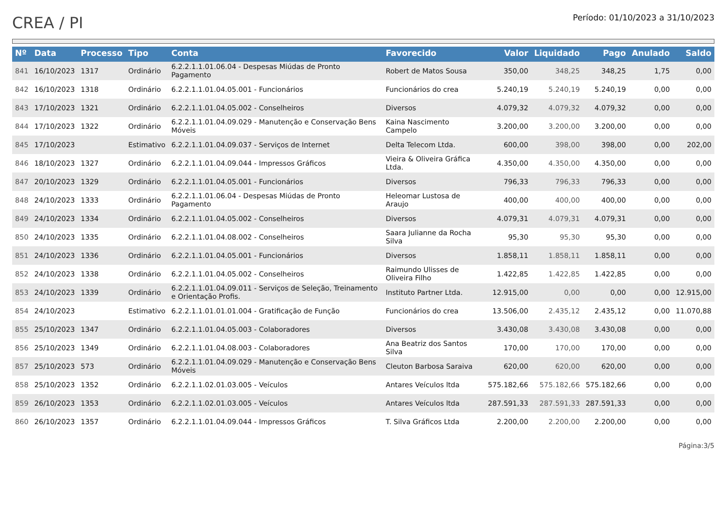CREA / PI
Período: 01/10/2023 a 31/10/2023
| Nº | Data | Processo | Tipo | Conta | Favorecido | Valor | Liquidado | Pago | Anulado | Saldo |
| --- | --- | --- | --- | --- | --- | --- | --- | --- | --- | --- |
| 841 | 16/10/2023 | 1317 | Ordinário | 6.2.2.1.1.01.06.04 - Despesas Miúdas de Pronto Pagamento | Robert de Matos Sousa | 350,00 | 348,25 | 348,25 | 1,75 | 0,00 |
| 842 | 16/10/2023 | 1318 | Ordinário | 6.2.2.1.1.01.04.05.001 - Funcionários | Funcionários do crea | 5.240,19 | 5.240,19 | 5.240,19 | 0,00 | 0,00 |
| 843 | 17/10/2023 | 1321 | Ordinário | 6.2.2.1.1.01.04.05.002 - Conselheiros | Diversos | 4.079,32 | 4.079,32 | 4.079,32 | 0,00 | 0,00 |
| 844 | 17/10/2023 | 1322 | Ordinário | 6.2.2.1.1.01.04.09.029 - Manutenção e Conservação Bens Móveis | Kaina Nascimento Campelo | 3.200,00 | 3.200,00 | 3.200,00 | 0,00 | 0,00 |
| 845 | 17/10/2023 | | Estimativo | 6.2.2.1.1.01.04.09.037 - Serviços de Internet | Delta Telecom Ltda. | 600,00 | 398,00 | 398,00 | 0,00 | 202,00 |
| 846 | 18/10/2023 | 1327 | Ordinário | 6.2.2.1.1.01.04.09.044 - Impressos Gráficos | Vieira & Oliveira Gráfica Ltda. | 4.350,00 | 4.350,00 | 4.350,00 | 0,00 | 0,00 |
| 847 | 20/10/2023 | 1329 | Ordinário | 6.2.2.1.1.01.04.05.001 - Funcionários | Diversos | 796,33 | 796,33 | 796,33 | 0,00 | 0,00 |
| 848 | 24/10/2023 | 1333 | Ordinário | 6.2.2.1.1.01.06.04 - Despesas Miúdas de Pronto Pagamento | Heleomar Lustosa de Araujo | 400,00 | 400,00 | 400,00 | 0,00 | 0,00 |
| 849 | 24/10/2023 | 1334 | Ordinário | 6.2.2.1.1.01.04.05.002 - Conselheiros | Diversos | 4.079,31 | 4.079,31 | 4.079,31 | 0,00 | 0,00 |
| 850 | 24/10/2023 | 1335 | Ordinário | 6.2.2.1.1.01.04.08.002 - Conselheiros | Saara Julianne da Rocha Silva | 95,30 | 95,30 | 95,30 | 0,00 | 0,00 |
| 851 | 24/10/2023 | 1336 | Ordinário | 6.2.2.1.1.01.04.05.001 - Funcionários | Diversos | 1.858,11 | 1.858,11 | 1.858,11 | 0,00 | 0,00 |
| 852 | 24/10/2023 | 1338 | Ordinário | 6.2.2.1.1.01.04.05.002 - Conselheiros | Raimundo Ulisses de Oliveira Filho | 1.422,85 | 1.422,85 | 1.422,85 | 0,00 | 0,00 |
| 853 | 24/10/2023 | 1339 | Ordinário | 6.2.2.1.1.01.04.09.011 - Serviços de Seleção, Treinamento e Orientação Profis. | Instituto Partner Ltda. | 12.915,00 | 0,00 | 0,00 | 0,00 | 12.915,00 |
| 854 | 24/10/2023 | | Estimativo | 6.2.2.1.1.01.01.01.004 - Gratificação de Função | Funcionários do crea | 13.506,00 | 2.435,12 | 2.435,12 | 0,00 | 11.070,88 |
| 855 | 25/10/2023 | 1347 | Ordinário | 6.2.2.1.1.01.04.05.003 - Colaboradores | Diversos | 3.430,08 | 3.430,08 | 3.430,08 | 0,00 | 0,00 |
| 856 | 25/10/2023 | 1349 | Ordinário | 6.2.2.1.1.01.04.08.003 - Colaboradores | Ana Beatriz dos Santos Silva | 170,00 | 170,00 | 170,00 | 0,00 | 0,00 |
| 857 | 25/10/2023 | 573 | Ordinário | 6.2.2.1.1.01.04.09.029 - Manutenção e Conservação Bens Móveis | Cleuton Barbosa Saraiva | 620,00 | 620,00 | 620,00 | 0,00 | 0,00 |
| 858 | 25/10/2023 | 1352 | Ordinário | 6.2.2.1.1.02.01.03.005 - Veículos | Antares Veículos ltda | 575.182,66 | 575.182,66 | 575.182,66 | 0,00 | 0,00 |
| 859 | 26/10/2023 | 1353 | Ordinário | 6.2.2.1.1.02.01.03.005 - Veículos | Antares Veículos ltda | 287.591,33 | 287.591,33 | 287.591,33 | 0,00 | 0,00 |
| 860 | 26/10/2023 | 1357 | Ordinário | 6.2.2.1.1.01.04.09.044 - Impressos Gráficos | T. Silva Gráficos Ltda | 2.200,00 | 2.200,00 | 2.200,00 | 0,00 | 0,00 |
Página:3/5